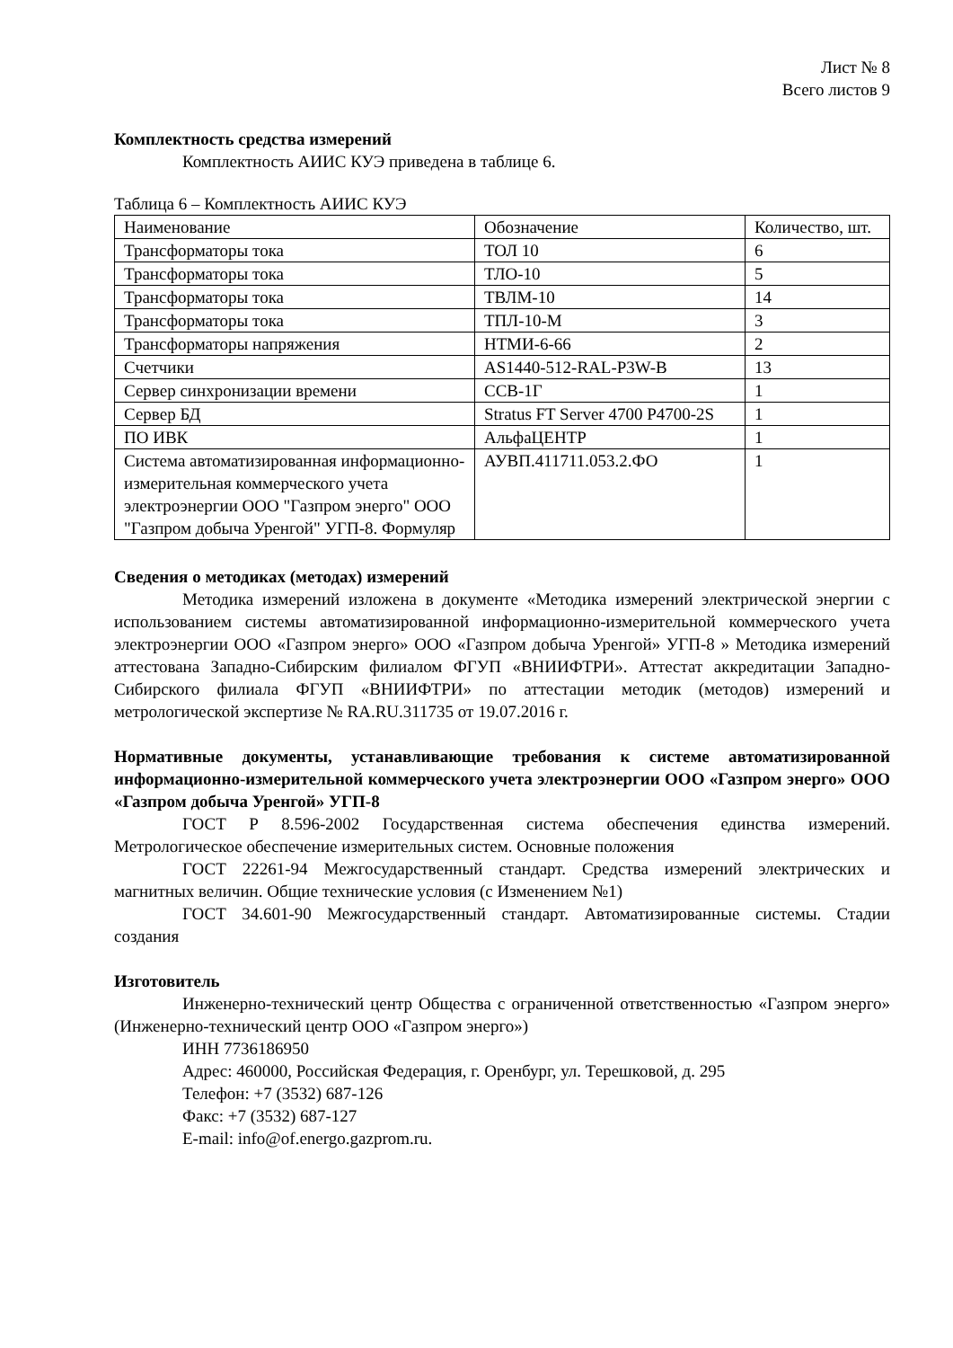Лист № 8
Всего листов 9
Комплектность средства измерений
Комплектность АИИС КУЭ приведена в таблице 6.
Таблица 6 – Комплектность АИИС КУЭ
| Наименование | Обозначение | Количество, шт. |
| Трансформаторы тока | ТОЛ 10 | 6 |
| Трансформаторы тока | ТЛО-10 | 5 |
| Трансформаторы тока | ТВЛМ-10 | 14 |
| Трансформаторы тока | ТПЛ-10-М | 3 |
| Трансформаторы напряжения | НТМИ-6-66 | 2 |
| Счетчики | AS1440-512-RAL-P3W-B | 13 |
| Сервер синхронизации времени | ССВ-1Г | 1 |
| Сервер БД | Stratus FT Server 4700 P4700-2S | 1 |
| ПО ИВК | АльфаЦЕНТР | 1 |
| Система автоматизированная информационно-измерительная коммерческого учета электроэнергии ООО "Газпром энерго" ООО "Газпром добыча Уренгой" УГП-8. Формуляр | АУВП.411711.053.2.ФО | 1 |
Сведения о методиках (методах) измерений
Методика измерений изложена в документе «Методика измерений электрической энергии с использованием системы автоматизированной информационно-измерительной коммерческого учета электроэнергии ООО «Газпром энерго» ООО «Газпром добыча Уренгой» УГП-8 » Методика измерений аттестована Западно-Сибирским филиалом ФГУП «ВНИИФТРИ». Аттестат аккредитации Западно-Сибирского филиала ФГУП «ВНИИФТРИ» по аттестации методик (методов) измерений и метрологической экспертизе № RA.RU.311735 от 19.07.2016 г.
Нормативные документы, устанавливающие требования к системе автоматизированной информационно-измерительной коммерческого учета электроэнергии ООО «Газпром энерго» ООО «Газпром добыча Уренгой» УГП-8
ГОСТ Р 8.596-2002 Государственная система обеспечения единства измерений. Метрологическое обеспечение измерительных систем. Основные положения
ГОСТ 22261-94 Межгосударственный стандарт. Средства измерений электрических и магнитных величин. Общие технические условия (с Изменением №1)
ГОСТ 34.601-90 Межгосударственный стандарт. Автоматизированные системы. Стадии создания
Изготовитель
Инженерно-технический центр Общества с ограниченной ответственностью «Газпром энерго» (Инженерно-технический центр ООО «Газпром энерго»)
ИНН 7736186950
Адрес: 460000, Российская Федерация, г. Оренбург, ул. Терешковой, д. 295
Телефон: +7 (3532) 687-126
Факс: +7 (3532) 687-127
E-mail: info@of.energo.gazprom.ru.